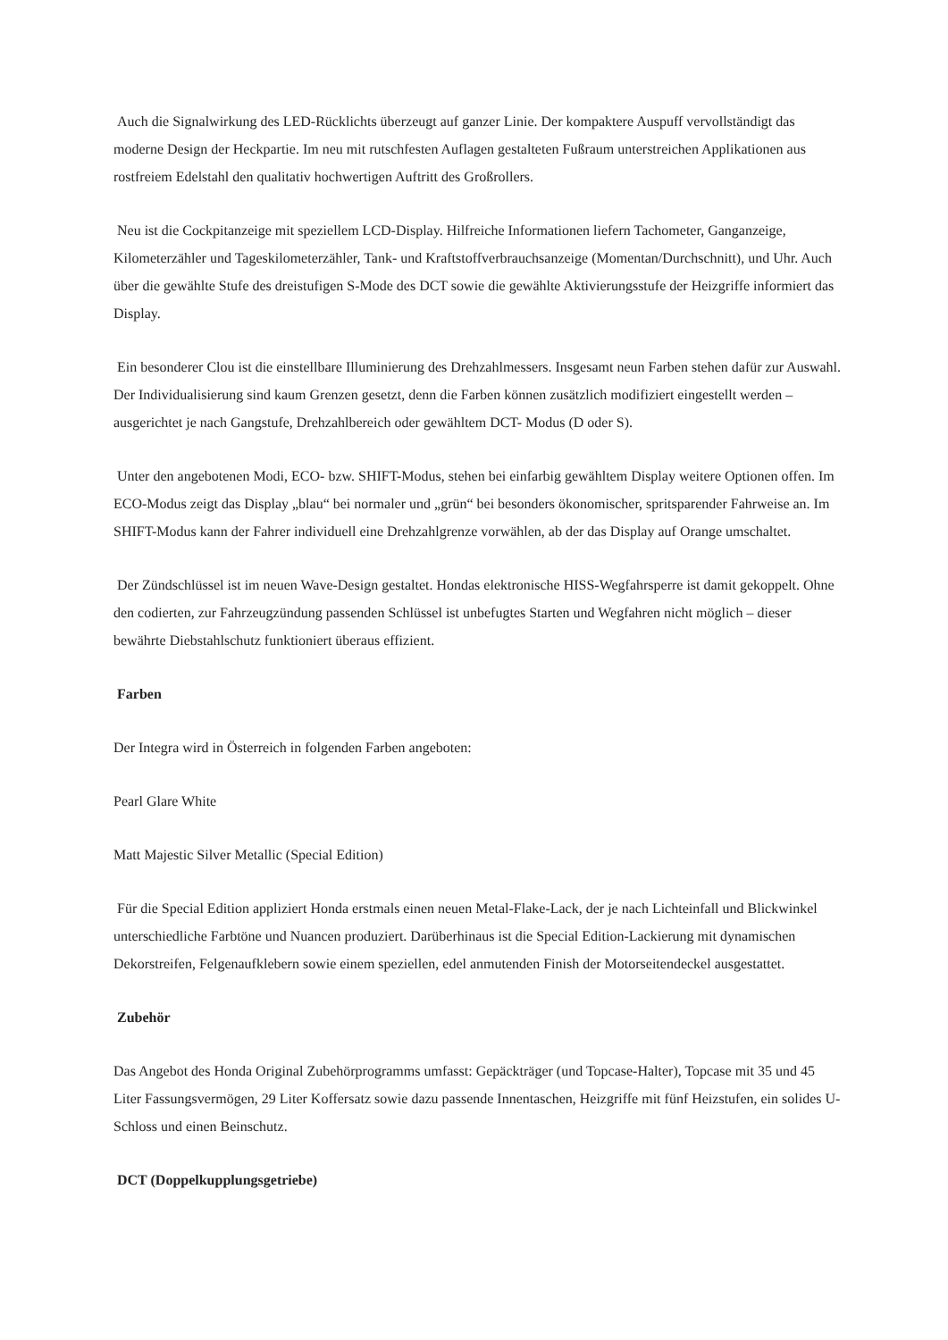Auch die Signalwirkung des LED-Rücklichts überzeugt auf ganzer Linie. Der kompaktere Auspuff vervollständigt das moderne Design der Heckpartie. Im neu mit rutschfesten Auflagen gestalteten Fußraum unterstreichen Applikationen aus rostfreiem Edelstahl den qualitativ hochwertigen Auftritt des Großrollers.
Neu ist die Cockpitanzeige mit speziellem LCD-Display. Hilfreiche Informationen liefern Tachometer, Ganganzeige, Kilometerzähler und Tageskilometerzähler, Tank- und Kraftstoffverbrauchsanzeige (Momentan/Durchschnitt), und Uhr. Auch über die gewählte Stufe des dreistufigen S-Mode des DCT sowie die gewählte Aktivierungsstufe der Heizgriffe informiert das Display.
Ein besonderer Clou ist die einstellbare Illuminierung des Drehzahlmessers. Insgesamt neun Farben stehen dafür zur Auswahl. Der Individualisierung sind kaum Grenzen gesetzt, denn die Farben können zusätzlich modifiziert eingestellt werden – ausgerichtet je nach Gangstufe, Drehzahlbereich oder gewähltem DCT- Modus (D oder S).
Unter den angebotenen Modi, ECO- bzw. SHIFT-Modus, stehen bei einfarbig gewähltem Display weitere Optionen offen. Im ECO-Modus zeigt das Display „blau“ bei normaler und „grün“ bei besonders ökonomischer, spritsparender Fahrweise an. Im SHIFT-Modus kann der Fahrer individuell eine Drehzahlgrenze vorwählen, ab der das Display auf Orange umschaltet.
Der Zündschlüssel ist im neuen Wave-Design gestaltet. Hondas elektronische HISS-Wegfahrsperre ist damit gekoppelt. Ohne den codierten, zur Fahrzeugzündung passenden Schlüssel ist unbefugtes Starten und Wegfahren nicht möglich – dieser bewährte Diebstahlschutz funktioniert überaus effizient.
Farben
Der Integra wird in Österreich in folgenden Farben angeboten:
Pearl Glare White
Matt Majestic Silver Metallic (Special Edition)
Für die Special Edition appliziert Honda erstmals einen neuen Metal-Flake-Lack, der je nach Lichteinfall und Blickwinkel unterschiedliche Farbtöne und Nuancen produziert. Darüberhinaus ist die Special Edition-Lackierung mit dynamischen Dekorstreifen, Felgenaufklebern sowie einem speziellen, edel anmutenden Finish der Motorseitendeckel ausgestattet.
Zubehör
Das Angebot des Honda Original Zubehörprogramms umfasst: Gepäckträger (und Topcase-Halter), Topcase mit 35 und 45 Liter Fassungsvermögen, 29 Liter Koffersatz sowie dazu passende Innentaschen, Heizgriffe mit fünf Heizstufen, ein solides U-Schloss und einen Beinschutz.
DCT (Doppelkupplungsgetriebe)